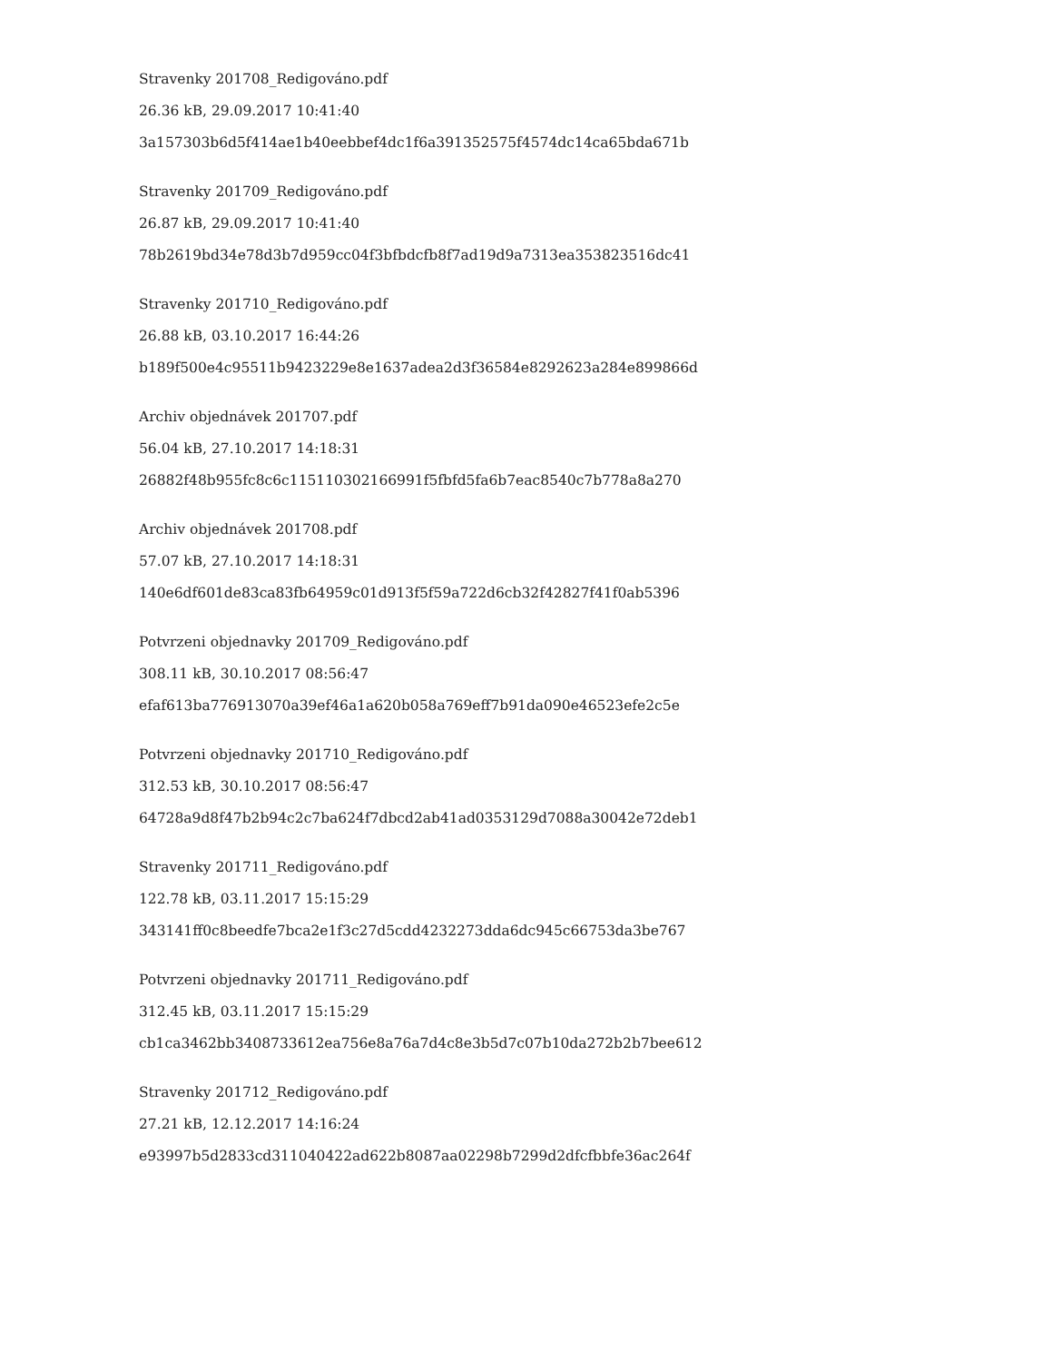Stravenky 201708_Redigováno.pdf
26.36 kB, 29.09.2017 10:41:40
3a157303b6d5f414ae1b40eebbef4dc1f6a391352575f4574dc14ca65bda671b
Stravenky 201709_Redigováno.pdf
26.87 kB, 29.09.2017 10:41:40
78b2619bd34e78d3b7d959cc04f3bfbdcfb8f7ad19d9a7313ea353823516dc41
Stravenky 201710_Redigováno.pdf
26.88 kB, 03.10.2017 16:44:26
b189f500e4c95511b9423229e8e1637adea2d3f36584e8292623a284e899866d
Archiv objednávek 201707.pdf
56.04 kB, 27.10.2017 14:18:31
26882f48b955fc8c6c115110302166991f5fbfd5fa6b7eac8540c7b778a8a270
Archiv objednávek 201708.pdf
57.07 kB, 27.10.2017 14:18:31
140e6df601de83ca83fb64959c01d913f5f59a722d6cb32f42827f41f0ab5396
Potvrzeni objednavky 201709_Redigováno.pdf
308.11 kB, 30.10.2017 08:56:47
efaf613ba776913070a39ef46a1a620b058a769eff7b91da090e46523efe2c5e
Potvrzeni objednavky 201710_Redigováno.pdf
312.53 kB, 30.10.2017 08:56:47
64728a9d8f47b2b94c2c7ba624f7dbcd2ab41ad0353129d7088a30042e72deb1
Stravenky 201711_Redigováno.pdf
122.78 kB, 03.11.2017 15:15:29
343141ff0c8beedfe7bca2e1f3c27d5cdd4232273dda6dc945c66753da3be767
Potvrzeni objednavky 201711_Redigováno.pdf
312.45 kB, 03.11.2017 15:15:29
cb1ca3462bb3408733612ea756e8a76a7d4c8e3b5d7c07b10da272b2b7bee612
Stravenky 201712_Redigováno.pdf
27.21 kB, 12.12.2017 14:16:24
e93997b5d2833cd311040422ad622b8087aa02298b7299d2dfcfbbfe36ac264f